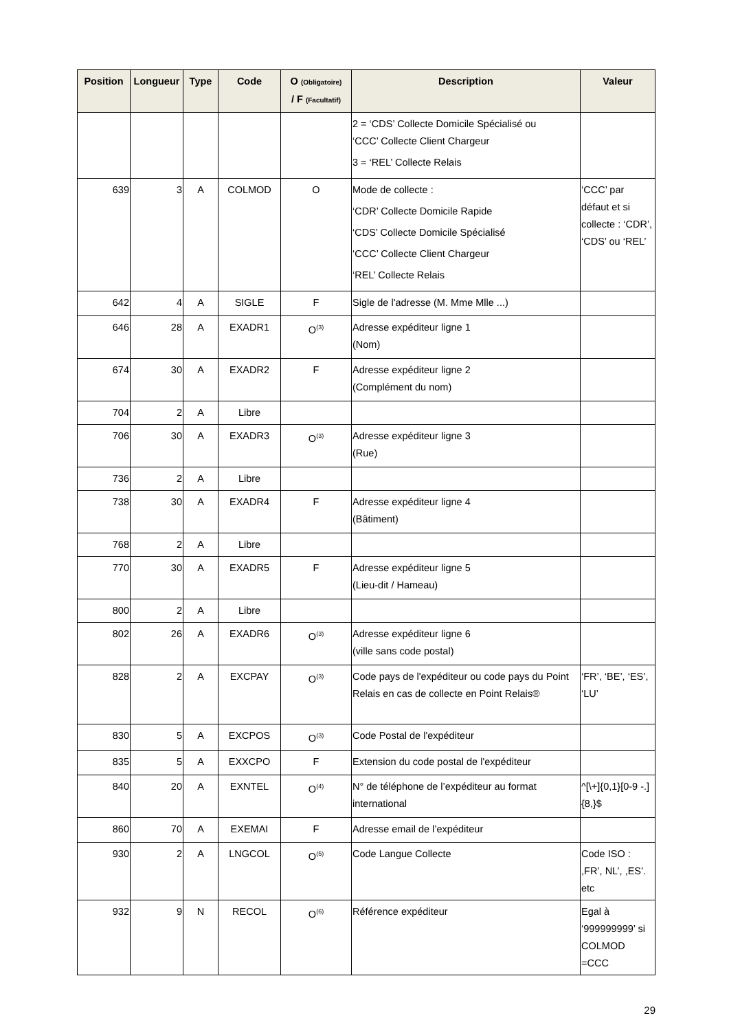| Position | Longueur | Type | Code | O (Obligatoire) / F (Facultatif) | Description | Valeur |
| --- | --- | --- | --- | --- | --- | --- |
| | | | | | 2 = ‘CDS’ Collecte Domicile Spécialisé ou ‘CCC’ Collecte Client Chargeur 3 = ‘REL’ Collecte Relais | |
| 639 | 3 | A | COLMOD | O | Mode de collecte : ‘CDR’ Collecte Domicile Rapide ‘CDS’ Collecte Domicile Spécialisé ‘CCC’ Collecte Client Chargeur ‘REL’ Collecte Relais | ‘CCC’ par défaut et si collecte : ‘CDR’, ‘CDS’ ou ‘REL’ |
| 642 | 4 | A | SIGLE | F | Sigle de l'adresse (M. Mme Mlle ...) | |
| 646 | 28 | A | EXADR1 | O<sup>(3)</sup> | Adresse expéditeur ligne 1 (Nom) | |
| 674 | 30 | A | EXADR2 | F | Adresse expéditeur ligne 2 (Complément du nom) | |
| 704 | 2 | A | Libre | | | |
| 706 | 30 | A | EXADR3 | O<sup>(3)</sup> | Adresse expéditeur ligne 3 (Rue) | |
| 736 | 2 | A | Libre | | | |
| 738 | 30 | A | EXADR4 | F | Adresse expéditeur ligne 4 (Bâtiment) | |
| 768 | 2 | A | Libre | | | |
| 770 | 30 | A | EXADR5 | F | Adresse expéditeur ligne 5 (Lieu-dit / Hameau) | |
| 800 | 2 | A | Libre | | | |
| 802 | 26 | A | EXADR6 | O<sup>(3)</sup> | Adresse expéditeur ligne 6 (ville sans code postal) | |
| 828 | 2 | A | EXCPAY | O<sup>(3)</sup> | Code pays de l'expéditeur ou code pays du Point Relais en cas de collecte en Point Relais® | ‘FR’, ‘BE’, ‘ES’, ‘LU’ |
| 830 | 5 | A | EXCPOS | O<sup>(3)</sup> | Code Postal de l'expéditeur | |
| 835 | 5 | A | EXXCPO | F | Extension du code postal de l'expéditeur | |
| 840 | 20 | A | EXNTEL | O<sup>(4)</sup> | N° de téléphone de l’expéditeur au format international | ^[\+]{0,1}[0-9 -.]{8,}$ |
| 860 | 70 | A | EXEMAI | F | Adresse email de l’expéditeur | |
| 930 | 2 | A | LNGCOL | O<sup>(5)</sup> | Code Langue Collecte | Code ISO : ,FR’, NL’, ,ES’. etc |
| 932 | 9 | N | RECOL | O<sup>(6)</sup> | Référence expéditeur | Egal à ‘999999999’ si COLMOD =CCC |
29